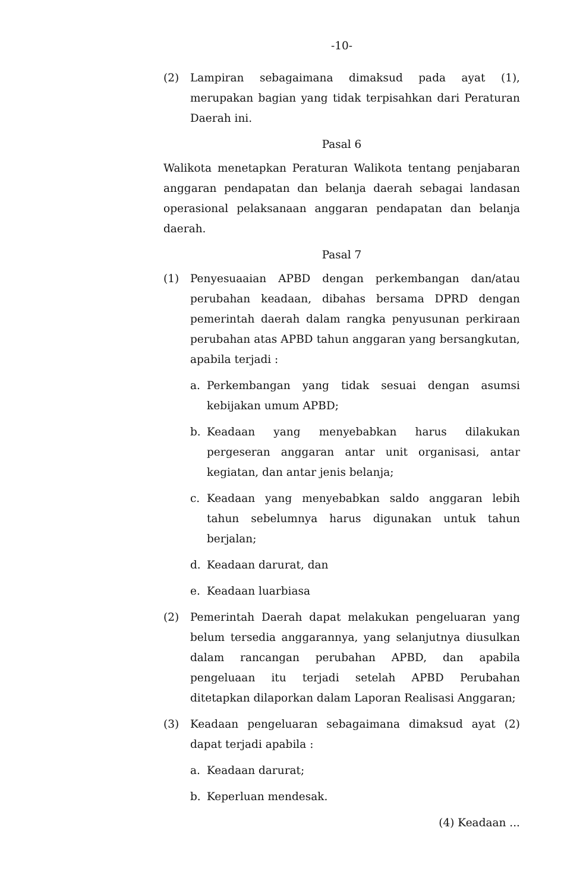-10-
(2) Lampiran sebagaimana dimaksud pada ayat (1), merupakan bagian yang tidak terpisahkan dari Peraturan Daerah ini.
Pasal 6
Walikota menetapkan Peraturan Walikota tentang penjabaran anggaran pendapatan dan belanja daerah sebagai landasan operasional pelaksanaan anggaran pendapatan dan belanja daerah.
Pasal 7
(1) Penyesuaaian APBD dengan perkembangan dan/atau perubahan keadaan, dibahas bersama DPRD dengan pemerintah daerah dalam rangka penyusunan perkiraan perubahan atas APBD tahun anggaran yang bersangkutan, apabila terjadi :
a. Perkembangan yang tidak sesuai dengan asumsi kebijakan umum APBD;
b. Keadaan yang menyebabkan harus dilakukan pergeseran anggaran antar unit organisasi, antar kegiatan, dan antar jenis belanja;
c. Keadaan yang menyebabkan saldo anggaran lebih tahun sebelumnya harus digunakan untuk tahun berjalan;
d. Keadaan darurat, dan
e. Keadaan luarbiasa
(2) Pemerintah Daerah dapat melakukan pengeluaran yang belum tersedia anggarannya, yang selanjutnya diusulkan dalam rancangan perubahan APBD, dan apabila pengeluaan itu terjadi setelah APBD Perubahan ditetapkan dilaporkan dalam Laporan Realisasi Anggaran;
(3) Keadaan pengeluaran sebagaimana dimaksud ayat (2) dapat terjadi apabila :
a. Keadaan darurat;
b. Keperluan mendesak.
(4) Keadaan ...